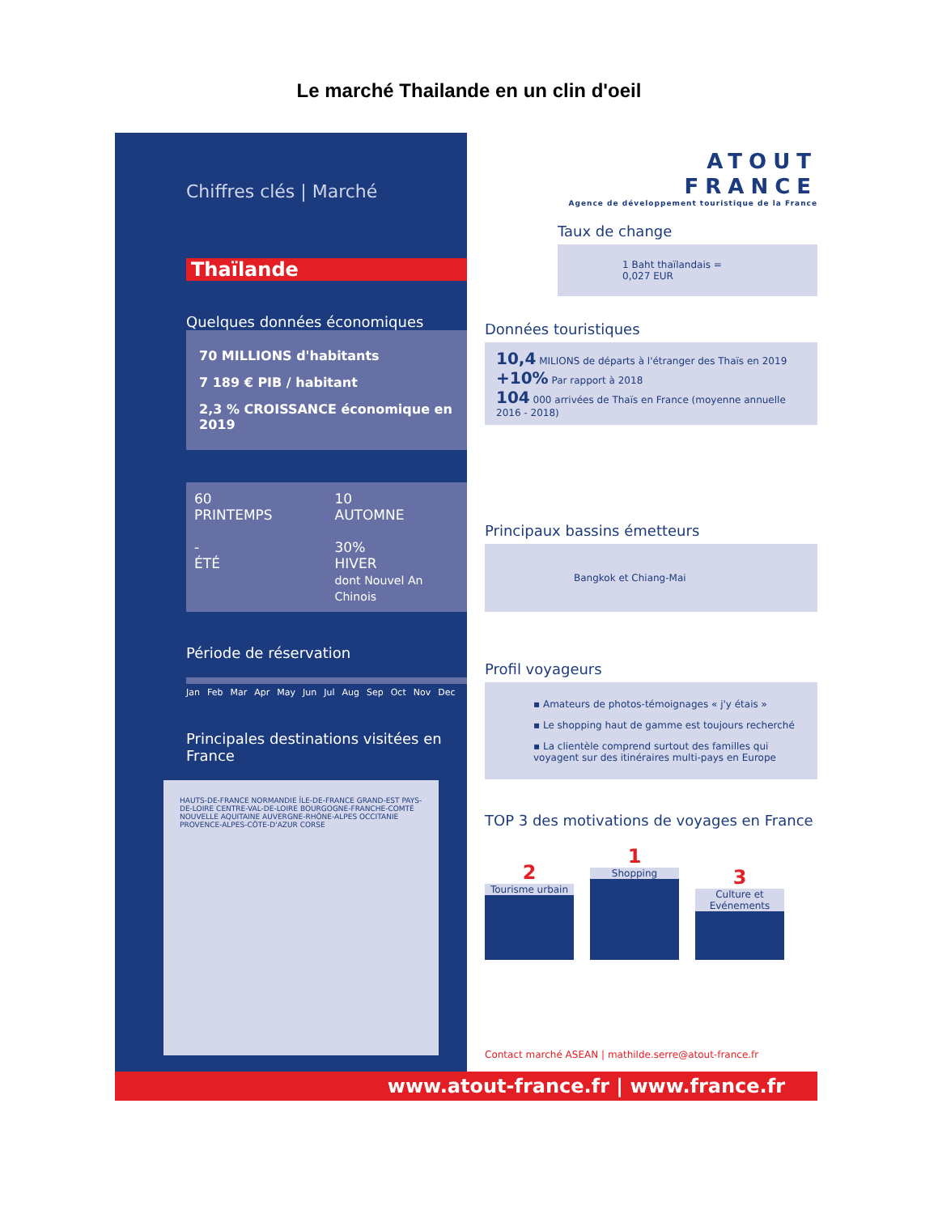Le marché Thailande en un clin d'oeil
Chiffres clés | Marché
Thaïlande
Quelques données économiques
70 MILLIONS d'habitants
7 189 € PIB / habitant
2,3 % CROISSANCE économique en 2019
60
PRINTEMPS
10
AUTOMNE
-
ÉTÉ
30%
HIVER
dont Nouvel An Chinois
Période de réservation
Jan Feb Mar Apr May Jun Jul Aug Sep Oct Nov Dec
Principales destinations visitées en France
HAUTS-DE-FRANCE NORMANDIE ÎLE-DE-FRANCE GRAND-EST PAYS-DE-LOIRE CENTRE-VAL-DE-LOIRE BOURGOGNE-FRANCHE-COMTÉ NOUVELLE AQUITAINE AUVERGNE-RHÔNE-ALPES OCCITANIE PROVENCE-ALPES-CÔTE-D'AZUR CORSE
ATOUT
FRANCE
Agence de développement touristique de la France
Taux de change
1 Baht thaïlandais = 0,027 EUR
Données touristiques
10,4 MILIONS de départs à l'étranger des Thaïs en 2019
+10% Par rapport à 2018
104 000 arrivées de Thaïs en France (moyenne annuelle 2016 - 2018)
Principaux bassins émetteurs
Bangkok et Chiang-Mai
Profil voyageurs
▪ Amateurs de photos-témoignages « j'y étais »
▪ Le shopping haut de gamme est toujours recherché
▪ La clientèle comprend surtout des familles qui voyagent sur des itinéraires multi-pays en Europe
TOP 3 des motivations de voyages en France
2
Tourisme urbain
1
Shopping
3
Culture et Evénements
Contact marché ASEAN | mathilde.serre@atout-france.fr
www.atout-france.fr | www.france.fr